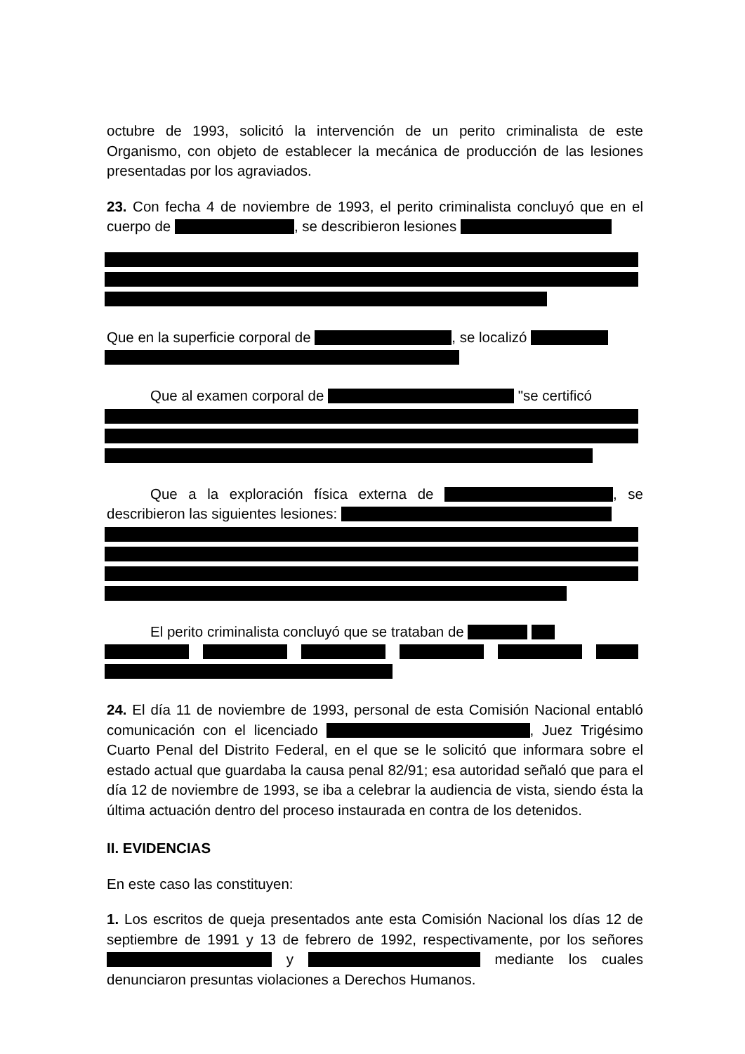octubre de 1993, solicitó la intervención de un perito criminalista de este Organismo, con objeto de establecer la mecánica de producción de las lesiones presentadas por los agraviados.
23. Con fecha 4 de noviembre de 1993, el perito criminalista concluyó que en el cuerpo de , se describieron lesiones
Que en la superficie corporal de , se localizó
Que al examen corporal de "se certificó
Que a la exploración física externa de , se describieron las siguientes lesiones:
El perito criminalista concluyó que se trataban de
24. El día 11 de noviembre de 1993, personal de esta Comisión Nacional entabló comunicación con el licenciado , Juez Trigésimo Cuarto Penal del Distrito Federal, en el que se le solicitó que informara sobre el estado actual que guardaba la causa penal 82/91; esa autoridad señaló que para el día 12 de noviembre de 1993, se iba a celebrar la audiencia de vista, siendo ésta la última actuación dentro del proceso instaurada en contra de los detenidos.
II. EVIDENCIAS
En este caso las constituyen:
1. Los escritos de queja presentados ante esta Comisión Nacional los días 12 de septiembre de 1991 y 13 de febrero de 1992, respectivamente, por los señores y mediante los cuales denunciaron presuntas violaciones a Derechos Humanos.